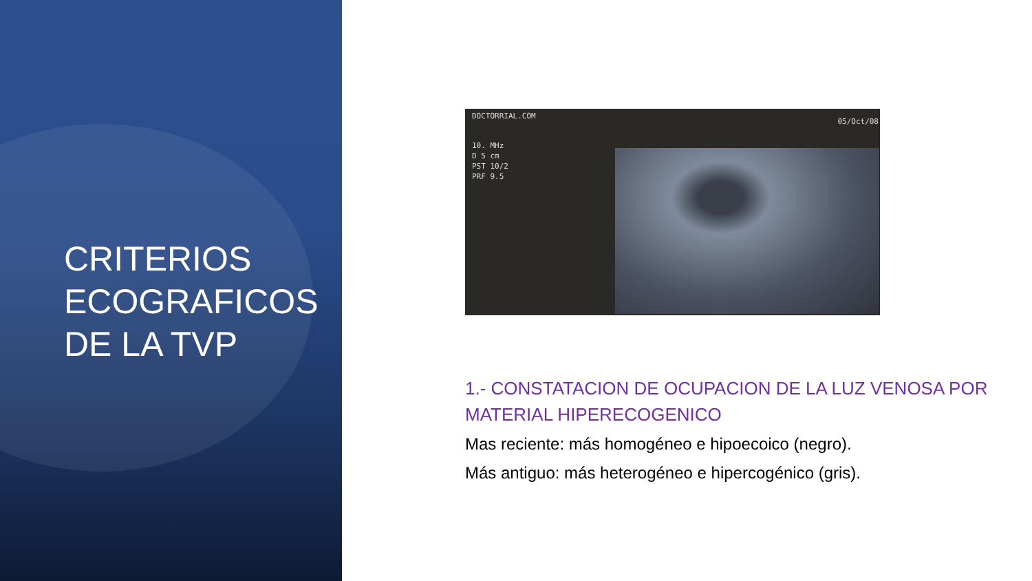CRITERIOS ECOGRAFICOS DE LA TVP
DOCTORRIAL.COM
05/Oct/08
10. MHz
D 5 cm
PST 10/2
PRF 9.5
1.- CONSTATACION DE OCUPACION DE LA LUZ VENOSA POR MATERIAL HIPERECOGENICO
Mas reciente: más homogéneo e hipoecoico (negro).
Más antiguo: más heterogéneo e hipercogénico (gris).